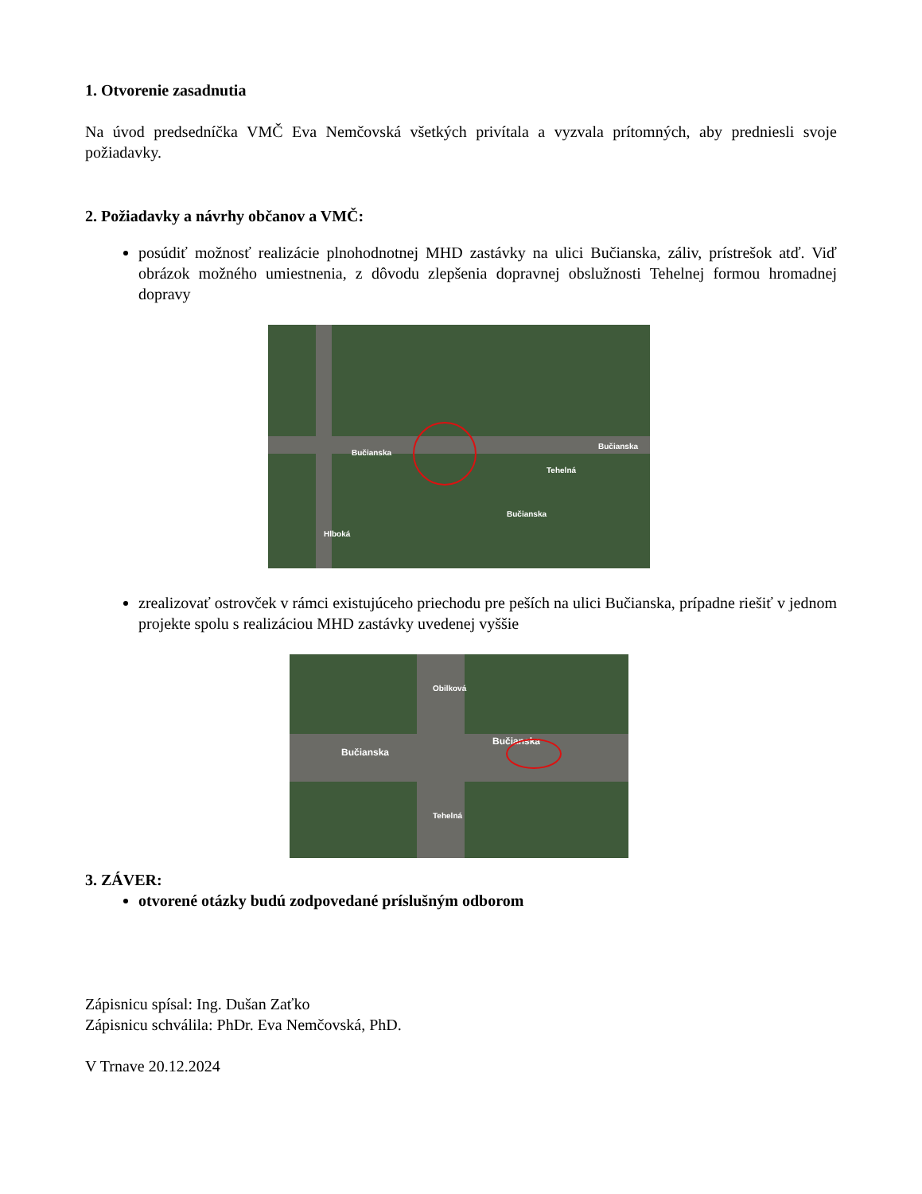1. Otvorenie zasadnutia
Na úvod predsedníčka VMČ Eva Nemčovská všetkých privítala a vyzvala prítomných, aby predniesli svoje požiadavky.
2. Požiadavky a návrhy občanov a VMČ:
posúdiť možnosť realizácie plnohodnotnej MHD zastávky na ulici Bučianska, záliv, prístrešok atď. Viď obrázok možného umiestnenia, z dôvodu zlepšenia dopravnej obslužnosti Tehelnej formou hromadnej dopravy
Bučianska
Bučianska
Bučianska
Hlboká
Tehelná
zrealizovať ostrovček v rámci existujúceho priechodu pre peších na ulici Bučianska, prípadne riešiť v jednom projekte spolu s realizáciou MHD zastávky uvedenej vyššie
Bučianska
Bučianska
Obilková
Tehelná
3. ZÁVER:
otvorené otázky budú zodpovedané príslušným odborom
Zápisnicu spísal: Ing. Dušan Zaťko
Zápisnicu schválila: PhDr. Eva Nemčovská, PhD.
V Trnave 20.12.2024